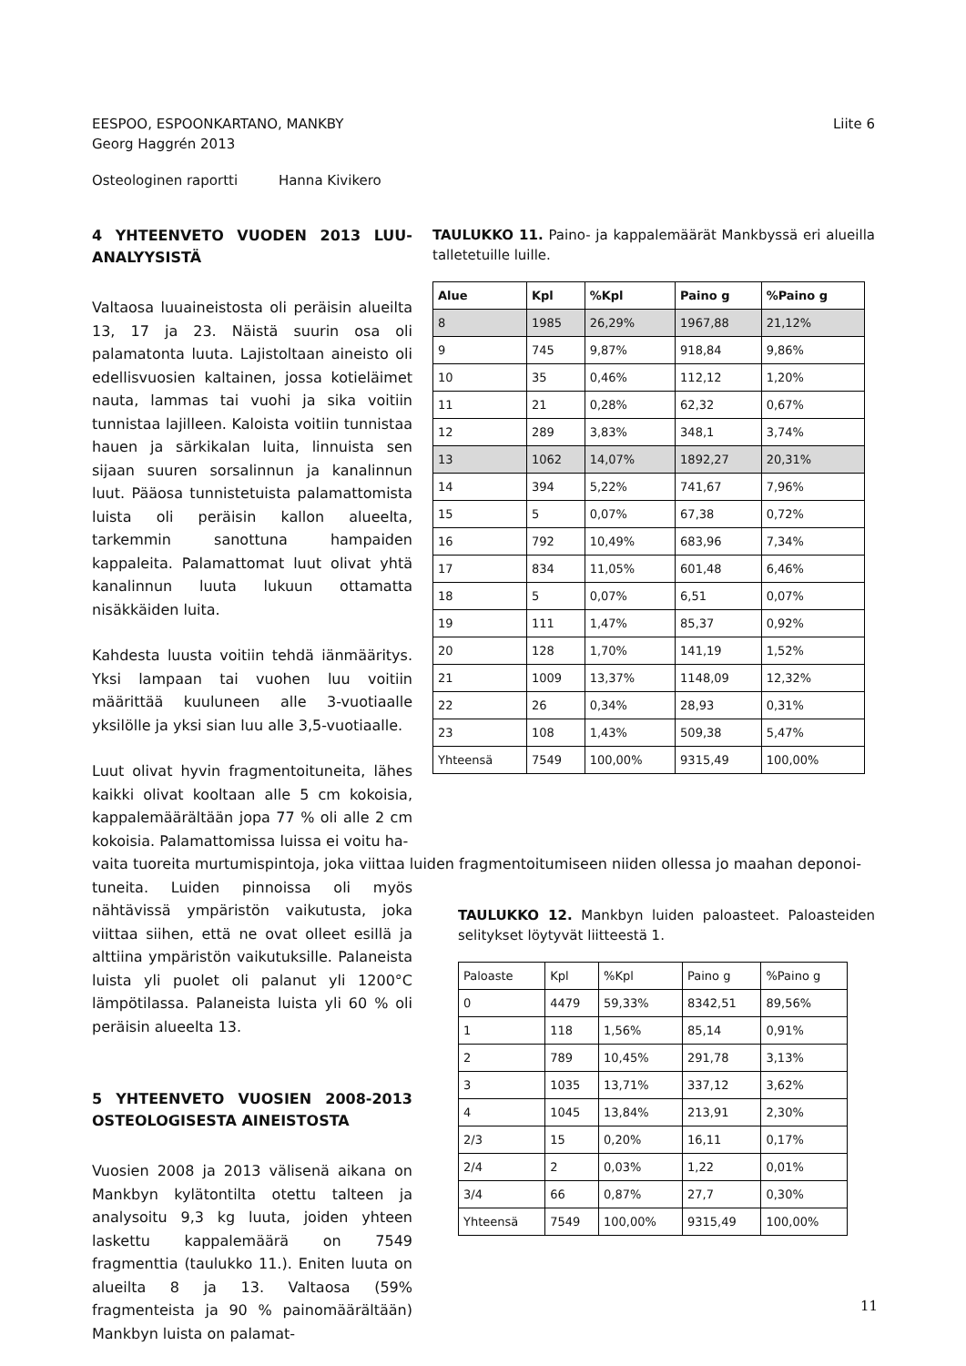EESPOO, ESPOONKARTANO, MANKBY
Georg Haggrén 2013
Liite 6
Osteologinen raportti Hanna Kivikero
4 YHTEENVETO VUODEN 2013 LUU-ANALYYSISTÄ
Valtaosa luuaineistosta oli peräisin alueilta 13, 17 ja 23. Näistä suurin osa oli palamatonta luuta. Lajistoltaan aineisto oli edellisvuosien kaltainen, jossa kotieläimet nauta, lammas tai vuohi ja sika voitiin tunnistaa lajilleen. Kaloista voitiin tunnistaa hauen ja särkikalan luita, linnuista sen sijaan suuren sorsalinnun ja kanalinnun luut. Pääosa tunnistetuista palamattomista luista oli peräisin kallon alueelta, tarkemmin sanottuna hampaiden kappaleita. Palamattomat luut olivat yhtä kanalinnun luuta lukuun ottamatta nisäkkäiden luita.
Kahdesta luusta voitiin tehdä iänmääritys. Yksi lampaan tai vuohen luu voitiin määrittää kuuluneen alle 3-vuotiaalle yksilölle ja yksi sian luu alle 3,5-vuotiaalle.
Luut olivat hyvin fragmentoituneita, lähes kaikki olivat kooltaan alle 5 cm kokoisia, kappalemäärältään jopa 77 % oli alle 2 cm kokoisia. Palamattomissa luissa ei voitu ha-
TAULUKKO 11. Paino- ja kappalemäärät Mankbyssä eri alueilla talletetuille luille.
| Alue | Kpl | %Kpl | Paino g | %Paino g |
| --- | --- | --- | --- | --- |
| 8 | 1985 | 26,29% | 1967,88 | 21,12% |
| 9 | 745 | 9,87% | 918,84 | 9,86% |
| 10 | 35 | 0,46% | 112,12 | 1,20% |
| 11 | 21 | 0,28% | 62,32 | 0,67% |
| 12 | 289 | 3,83% | 348,1 | 3,74% |
| 13 | 1062 | 14,07% | 1892,27 | 20,31% |
| 14 | 394 | 5,22% | 741,67 | 7,96% |
| 15 | 5 | 0,07% | 67,38 | 0,72% |
| 16 | 792 | 10,49% | 683,96 | 7,34% |
| 17 | 834 | 11,05% | 601,48 | 6,46% |
| 18 | 5 | 0,07% | 6,51 | 0,07% |
| 19 | 111 | 1,47% | 85,37 | 0,92% |
| 20 | 128 | 1,70% | 141,19 | 1,52% |
| 21 | 1009 | 13,37% | 1148,09 | 12,32% |
| 22 | 26 | 0,34% | 28,93 | 0,31% |
| 23 | 108 | 1,43% | 509,38 | 5,47% |
| Yhteensä | 7549 | 100,00% | 9315,49 | 100,00% |
vaita tuoreita murtumispintoja, joka viittaa luiden fragmentoitumiseen niiden ollessa jo maahan deponoi-
tuneita. Luiden pinnoissa oli myös nähtävissä ympäristön vaikutusta, joka viittaa siihen, että ne ovat olleet esillä ja alttiina ympäristön vaikutuksille. Palaneista luista yli puolet oli palanut yli 1200°C lämpötilassa. Palaneista luista yli 60 % oli peräisin alueelta 13.
5 YHTEENVETO VUOSIEN 2008-2013 OSTEOLOGISESTA AINEISTOSTA
Vuosien 2008 ja 2013 välisenä aikana on Mankbyn kylätontilta otettu talteen ja analysoitu 9,3 kg luuta, joiden yhteen laskettu kappalemäärä on 7549 fragmenttia (taulukko 11.). Eniten luuta on alueilta 8 ja 13. Valtaosa (59% fragmenteista ja 90 % painomäärältään) Mankbyn luista on palamat-
TAULUKKO 12. Mankbyn luiden paloasteet. Paloasteiden selitykset löytyvät liitteestä 1.
| Paloaste | Kpl | %Kpl | Paino g | %Paino g |
| 0 | 4479 | 59,33% | 8342,51 | 89,56% |
| 1 | 118 | 1,56% | 85,14 | 0,91% |
| 2 | 789 | 10,45% | 291,78 | 3,13% |
| 3 | 1035 | 13,71% | 337,12 | 3,62% |
| 4 | 1045 | 13,84% | 213,91 | 2,30% |
| 2/3 | 15 | 0,20% | 16,11 | 0,17% |
| 2/4 | 2 | 0,03% | 1,22 | 0,01% |
| 3/4 | 66 | 0,87% | 27,7 | 0,30% |
| Yhteensä | 7549 | 100,00% | 9315,49 | 100,00% |
11